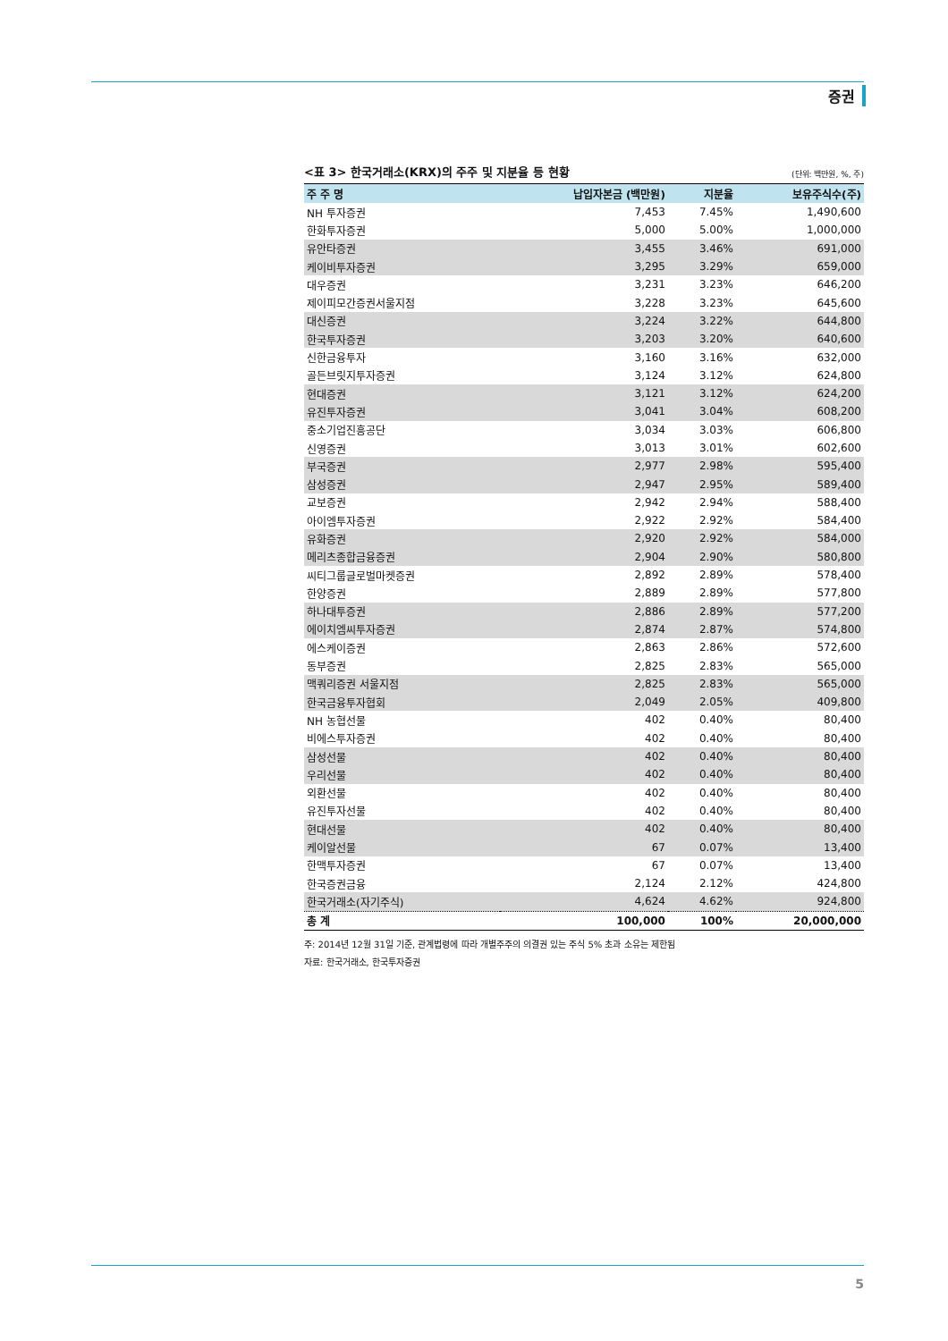증권
<표 3> 한국거래소(KRX)의 주주 및 지분율 등 현황 (단위: 백만원, %, 주)
| 주 주 명 | 납입자본금 (백만원) | 지분율 | 보유주식수(주) |
| --- | --- | --- | --- |
| NH 투자증권 | 7,453 | 7.45% | 1,490,600 |
| 한화투자증권 | 5,000 | 5.00% | 1,000,000 |
| 유안타증권 | 3,455 | 3.46% | 691,000 |
| 케이비투자증권 | 3,295 | 3.29% | 659,000 |
| 대우증권 | 3,231 | 3.23% | 646,200 |
| 제이피모간증권서울지점 | 3,228 | 3.23% | 645,600 |
| 대신증권 | 3,224 | 3.22% | 644,800 |
| 한국투자증권 | 3,203 | 3.20% | 640,600 |
| 신한금융투자 | 3,160 | 3.16% | 632,000 |
| 골든브릿지투자증권 | 3,124 | 3.12% | 624,800 |
| 현대증권 | 3,121 | 3.12% | 624,200 |
| 유진투자증권 | 3,041 | 3.04% | 608,200 |
| 중소기업진흥공단 | 3,034 | 3.03% | 606,800 |
| 신영증권 | 3,013 | 3.01% | 602,600 |
| 부국증권 | 2,977 | 2.98% | 595,400 |
| 삼성증권 | 2,947 | 2.95% | 589,400 |
| 교보증권 | 2,942 | 2.94% | 588,400 |
| 아이엠투자증권 | 2,922 | 2.92% | 584,400 |
| 유화증권 | 2,920 | 2.92% | 584,000 |
| 메리츠종합금융증권 | 2,904 | 2.90% | 580,800 |
| 씨티그룹글로벌마켓증권 | 2,892 | 2.89% | 578,400 |
| 한양증권 | 2,889 | 2.89% | 577,800 |
| 하나대투증권 | 2,886 | 2.89% | 577,200 |
| 에이치엠씨투자증권 | 2,874 | 2.87% | 574,800 |
| 에스케이증권 | 2,863 | 2.86% | 572,600 |
| 동부증권 | 2,825 | 2.83% | 565,000 |
| 맥쿼리증권 서울지점 | 2,825 | 2.83% | 565,000 |
| 한국금융투자협회 | 2,049 | 2.05% | 409,800 |
| NH 농협선물 | 402 | 0.40% | 80,400 |
| 비에스투자증권 | 402 | 0.40% | 80,400 |
| 삼성선물 | 402 | 0.40% | 80,400 |
| 우리선물 | 402 | 0.40% | 80,400 |
| 외환선물 | 402 | 0.40% | 80,400 |
| 유진투자선물 | 402 | 0.40% | 80,400 |
| 현대선물 | 402 | 0.40% | 80,400 |
| 케이알선물 | 67 | 0.07% | 13,400 |
| 한맥투자증권 | 67 | 0.07% | 13,400 |
| 한국증권금융 | 2,124 | 2.12% | 424,800 |
| 한국거래소(자기주식) | 4,624 | 4.62% | 924,800 |
| 총 계 | 100,000 | 100% | 20,000,000 |
주: 2014년 12월 31일 기준, 관계법령에 따라 개별주주의 의결권 있는 주식 5% 초과 소유는 제한됨
자료: 한국거래소, 한국투자증권
5